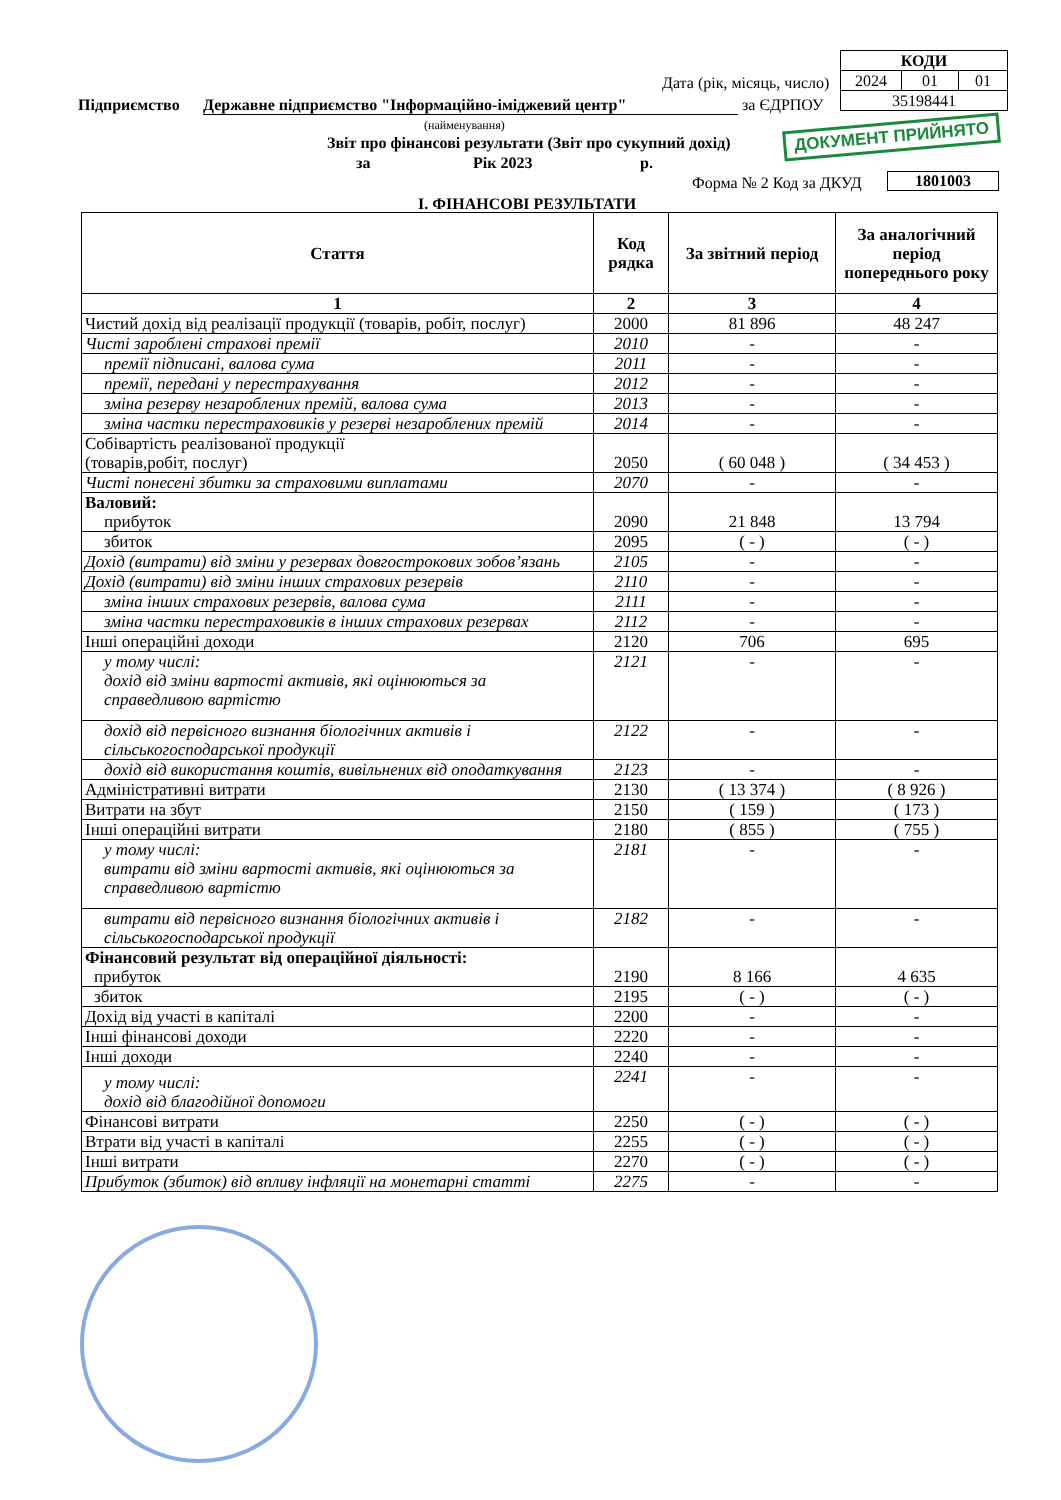| КОДИ | | |
| 2024 | 01 | 01 |
| 35198441 | | |
Дата (рік, місяць, число)
Підприємство Державне підприємство "Інформаційно-іміджевий центр" за ЄДРПОУ
(найменування)
Звіт про фінансові результати (Звіт про сукупний дохід)
ДОКУМЕНТ ПРИЙНЯТО
за Рік 2023 р.
Форма № 2 Код за ДКУД 1801003
І. ФІНАНСОВІ РЕЗУЛЬТАТИ
| Стаття | Код рядка | За звітний період | За аналогічний період попереднього року |
| --- | --- | --- | --- |
| 1 | 2 | 3 | 4 |
| Чистий дохід від реалізації продукції (товарів, робіт, послуг) | 2000 | 81 896 | 48 247 |
| Чисті зароблені страхові премії | 2010 | - | - |
| премії підписані, валова сума | 2011 | - | - |
| премії, передані у перестрахування | 2012 | - | - |
| зміна резерву незароблених премій, валова сума | 2013 | - | - |
| зміна частки перестраховиків у резерві незароблених премій | 2014 | - | - |
| Собівартість реалізованої продукції (товарів,робіт, послуг) | 2050 | ( 60 048 ) | ( 34 453 ) |
| Чисті понесені збитки за страховими виплатами | 2070 | - | - |
| Валовий: прибуток | 2090 | 21 848 | 13 794 |
| збиток | 2095 | ( - ) | ( - ) |
| Дохід (витрати) від зміни у резервах довгострокових зобов’язань | 2105 | - | - |
| Дохід (витрати) від зміни інших страхових резервів | 2110 | - | - |
| зміна інших страхових резервів, валова сума | 2111 | - | - |
| зміна частки перестраховиків в інших страхових резервах | 2112 | - | - |
| Інші операційні доходи | 2120 | 706 | 695 |
| у тому числі: дохід від зміни вартості активів, які оцінюються за справедливою вартістю | 2121 | - | - |
| дохід від первісного визнання біологічних активів і сільськогосподарської продукції | 2122 | - | - |
| дохід від використання коштів, вивільнених від оподаткування | 2123 | - | - |
| Адміністративні витрати | 2130 | ( 13 374 ) | ( 8 926 ) |
| Витрати на збут | 2150 | ( 159 ) | ( 173 ) |
| Інші операційні витрати | 2180 | ( 855 ) | ( 755 ) |
| у тому числі: витрати від зміни вартості активів, які оцінюються за справедливою вартістю | 2181 | - | - |
| витрати від первісного визнання біологічних активів і сільськогосподарської продукції | 2182 | - | - |
| Фінансовий результат від операційної діяльності: прибуток | 2190 | 8 166 | 4 635 |
| збиток | 2195 | ( - ) | ( - ) |
| Дохід від участі в капіталі | 2200 | - | - |
| Інші фінансові доходи | 2220 | - | - |
| Інші доходи | 2240 | - | - |
| у тому числі: дохід від благодійної допомоги | 2241 | - | - |
| Фінансові витрати | 2250 | ( - ) | ( - ) |
| Втрати від участі в капіталі | 2255 | ( - ) | ( - ) |
| Інші витрати | 2270 | ( - ) | ( - ) |
| Прибуток (збиток) від впливу інфляції на монетарні статті | 2275 | - | - |